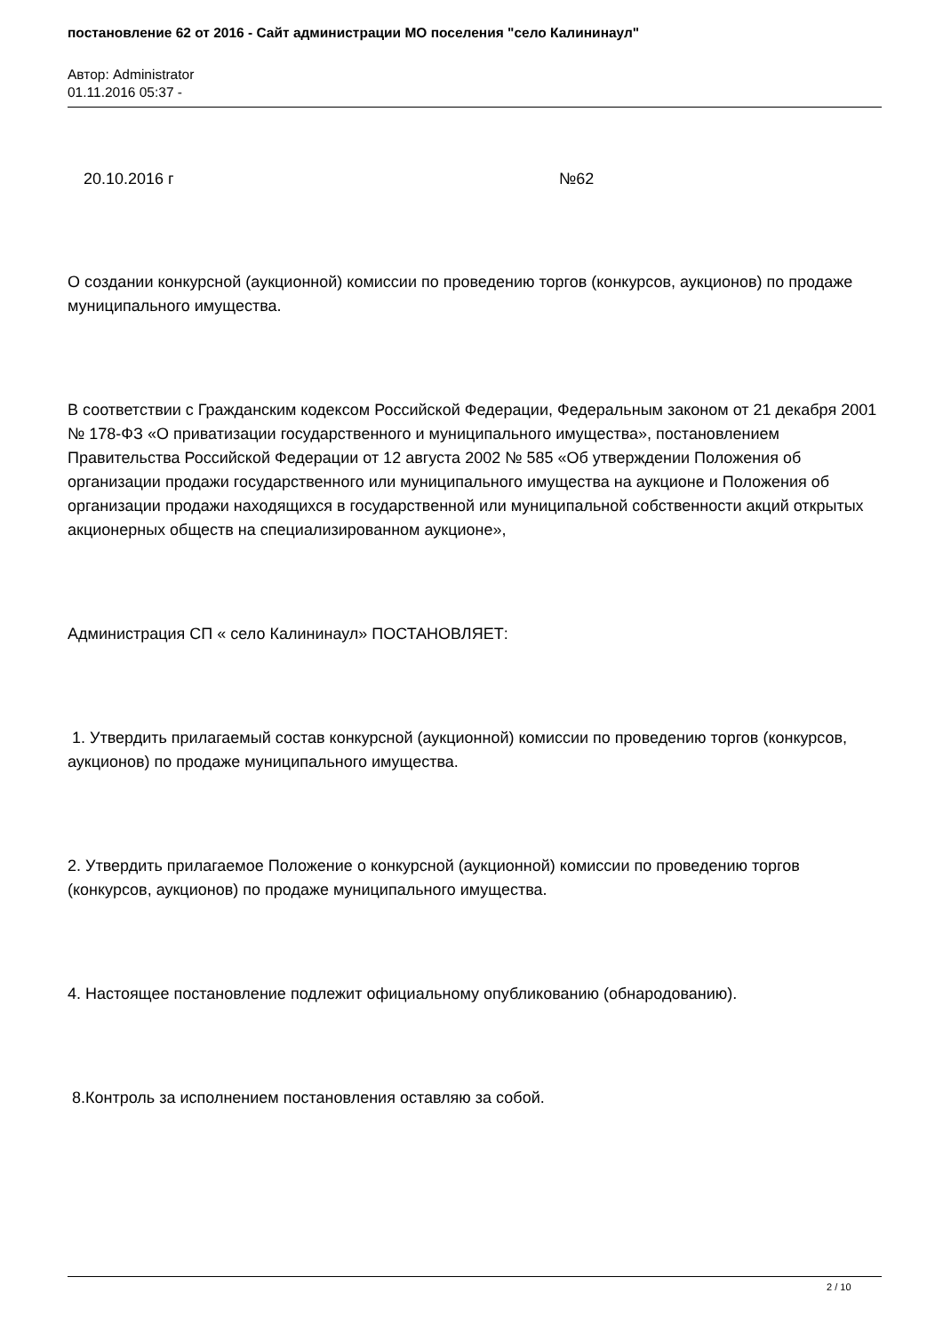постановление 62 от 2016 - Сайт администрации МО поселения "село Калининаул"
Автор: Administrator
01.11.2016 05:37 -
20.10.2016 г №62
О создании конкурсной (аукционной) комиссии по проведению торгов (конкурсов, аукционов) по продаже муниципального имущества.
В соответствии с Гражданским кодексом Российской Федерации, Федеральным законом от 21 декабря 2001 № 178-ФЗ «О приватизации государственного и муниципального имущества», постановлением Правительства Российской Федерации от 12 августа 2002 № 585 «Об утверждении Положения об организации продажи государственного или муниципального имущества на аукционе и Положения об организации продажи находящихся в государственной или муниципальной собственности акций открытых акционерных обществ на специализированном аукционе»,
Администрация СП « село Калининаул» ПОСТАНОВЛЯЕТ:
1. Утвердить прилагаемый состав конкурсной (аукционной) комиссии по проведению торгов (конкурсов, аукционов) по продаже муниципального имущества.
2. Утвердить прилагаемое Положение о конкурсной (аукционной) комиссии по проведению торгов (конкурсов, аукционов) по продаже муниципального имущества.
4. Настоящее постановление подлежит официальному опубликованию (обнародованию).
8.Контроль за исполнением постановления оставляю за собой.
2 / 10